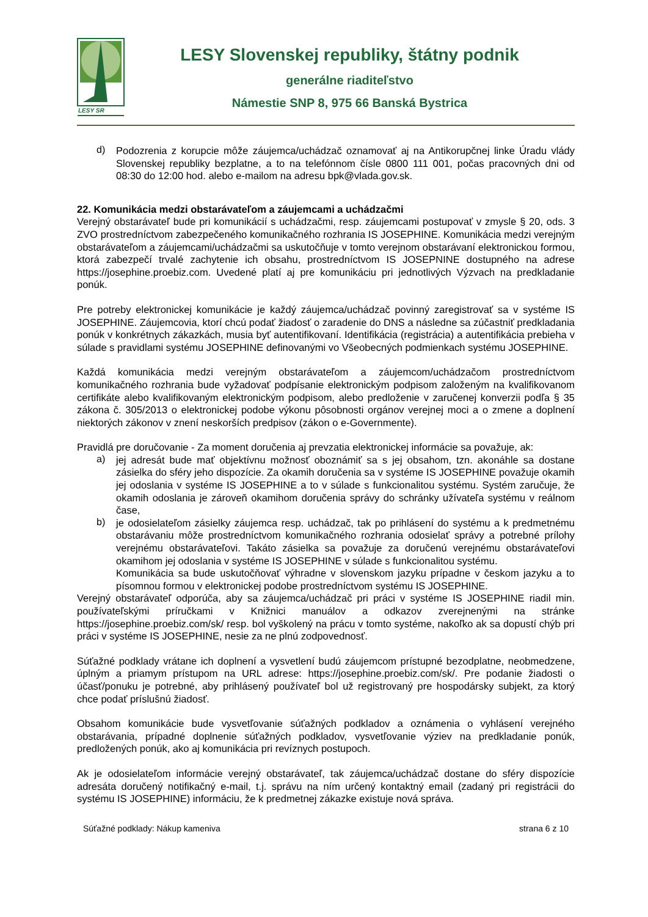LESY SR
LESY Slovenskej republiky, štátny podnik
generálne riaditeľstvo
Námestie SNP 8, 975 66 Banská Bystrica
d)
Podozrenia z korupcie môže záujemca/uchádzač oznamovať aj na Antikorupčnej linke Úradu vlády Slovenskej republiky bezplatne, a to na telefónnom čísle 0800 111 001, počas pracovných dni od 08:30 do 12:00 hod. alebo e-mailom na adresu bpk@vlada.gov.sk.
22. Komunikácia medzi obstarávateľom a záujemcami a uchádzačmi
Verejný obstarávateľ bude pri komunikácií s uchádzačmi, resp. záujemcami postupovať v zmysle § 20, ods. 3 ZVO prostredníctvom zabezpečeného komunikačného rozhrania IS JOSEPHINE. Komunikácia medzi verejným obstarávateľom a záujemcami/uchádzačmi sa uskutočňuje v tomto verejnom obstarávaní elektronickou formou, ktorá zabezpečí trvalé zachytenie ich obsahu, prostredníctvom IS JOSEPNINE dostupného na adrese https://josephine.proebiz.com. Uvedené platí aj pre komunikáciu pri jednotlivých Výzvach na predkladanie ponúk.
Pre potreby elektronickej komunikácie je každý záujemca/uchádzač povinný zaregistrovať sa v systéme IS JOSEPHINE. Záujemcovia, ktorí chcú podať žiadosť o zaradenie do DNS a následne sa zúčastniť predkladania ponúk v konkrétnych zákazkách, musia byť autentifikovaní. Identifikácia (registrácia) a autentifikácia prebieha v súlade s pravidlami systému JOSEPHINE definovanými vo Všeobecných podmienkach systému JOSEPHINE.
Každá komunikácia medzi verejným obstarávateľom a záujemcom/uchádzačom prostredníctvom komunikačného rozhrania bude vyžadovať podpísanie elektronickým podpisom založeným na kvalifikovanom certifikáte alebo kvalifikovaným elektronickým podpisom, alebo predloženie v zaručenej konverzii podľa § 35 zákona č. 305/2013 o elektronickej podobe výkonu pôsobnosti orgánov verejnej moci a o zmene a doplnení niektorých zákonov v znení neskorších predpisov (zákon o e-Governmente).
Pravidlá pre doručovanie - Za moment doručenia aj prevzatia elektronickej informácie sa považuje, ak:
a)
jej adresát bude mať objektívnu možnosť oboznámiť sa s jej obsahom, tzn. akonáhle sa dostane zásielka do sféry jeho dispozície. Za okamih doručenia sa v systéme IS JOSEPHINE považuje okamih jej odoslania v systéme IS JOSEPHINE a to v súlade s funkcionalitou systému. Systém zaručuje, že okamih odoslania je zároveň okamihom doručenia správy do schránky užívateľa systému v reálnom čase,
b)
je odosielateľom zásielky záujemca resp. uchádzač, tak po prihlásení do systému a k predmetnému obstarávaniu môže prostredníctvom komunikačného rozhrania odosielať správy a potrebné prílohy verejnému obstarávateľovi. Takáto zásielka sa považuje za doručenú verejnému obstarávateľovi okamihom jej odoslania v systéme IS JOSEPHINE v súlade s funkcionalitou systému.
Komunikácia sa bude uskutočňovať výhradne v slovenskom jazyku prípadne v českom jazyku a to písomnou formou v elektronickej podobe prostredníctvom systému IS JOSEPHINE.
Verejný obstarávateľ odporúča, aby sa záujemca/uchádzač pri práci v systéme IS JOSEPHINE riadil min. používateľskými príručkami v Knižnici manuálov a odkazov zverejnenými na stránke https://josephine.proebiz.com/sk/ resp. bol vyškolený na prácu v tomto systéme, nakoľko ak sa dopustí chýb pri práci v systéme IS JOSEPHINE, nesie za ne plnú zodpovednosť.
Súťažné podklady vrátane ich doplnení a vysvetlení budú záujemcom prístupné bezodplatne, neobmedzene, úplným a priamym prístupom na URL adrese: https://josephine.proebiz.com/sk/. Pre podanie žiadosti o účasť/ponuku je potrebné, aby prihlásený používateľ bol už registrovaný pre hospodársky subjekt, za ktorý chce podať príslušnú žiadosť.
Obsahom komunikácie bude vysvetľovanie súťažných podkladov a oznámenia o vyhlásení verejného obstarávania, prípadné doplnenie súťažných podkladov, vysvetľovanie výziev na predkladanie ponúk, predložených ponúk, ako aj komunikácia pri revíznych postupoch.
Ak je odosielateľom informácie verejný obstarávateľ, tak záujemca/uchádzač dostane do sféry dispozície adresáta doručený notifikačný e-mail, t.j. správu na ním určený kontaktný email (zadaný pri registrácii do systému IS JOSEPHINE) informáciu, že k predmetnej zákazke existuje nová správa.
Súťažné podklady: Nákup kameniva strana 6 z 10